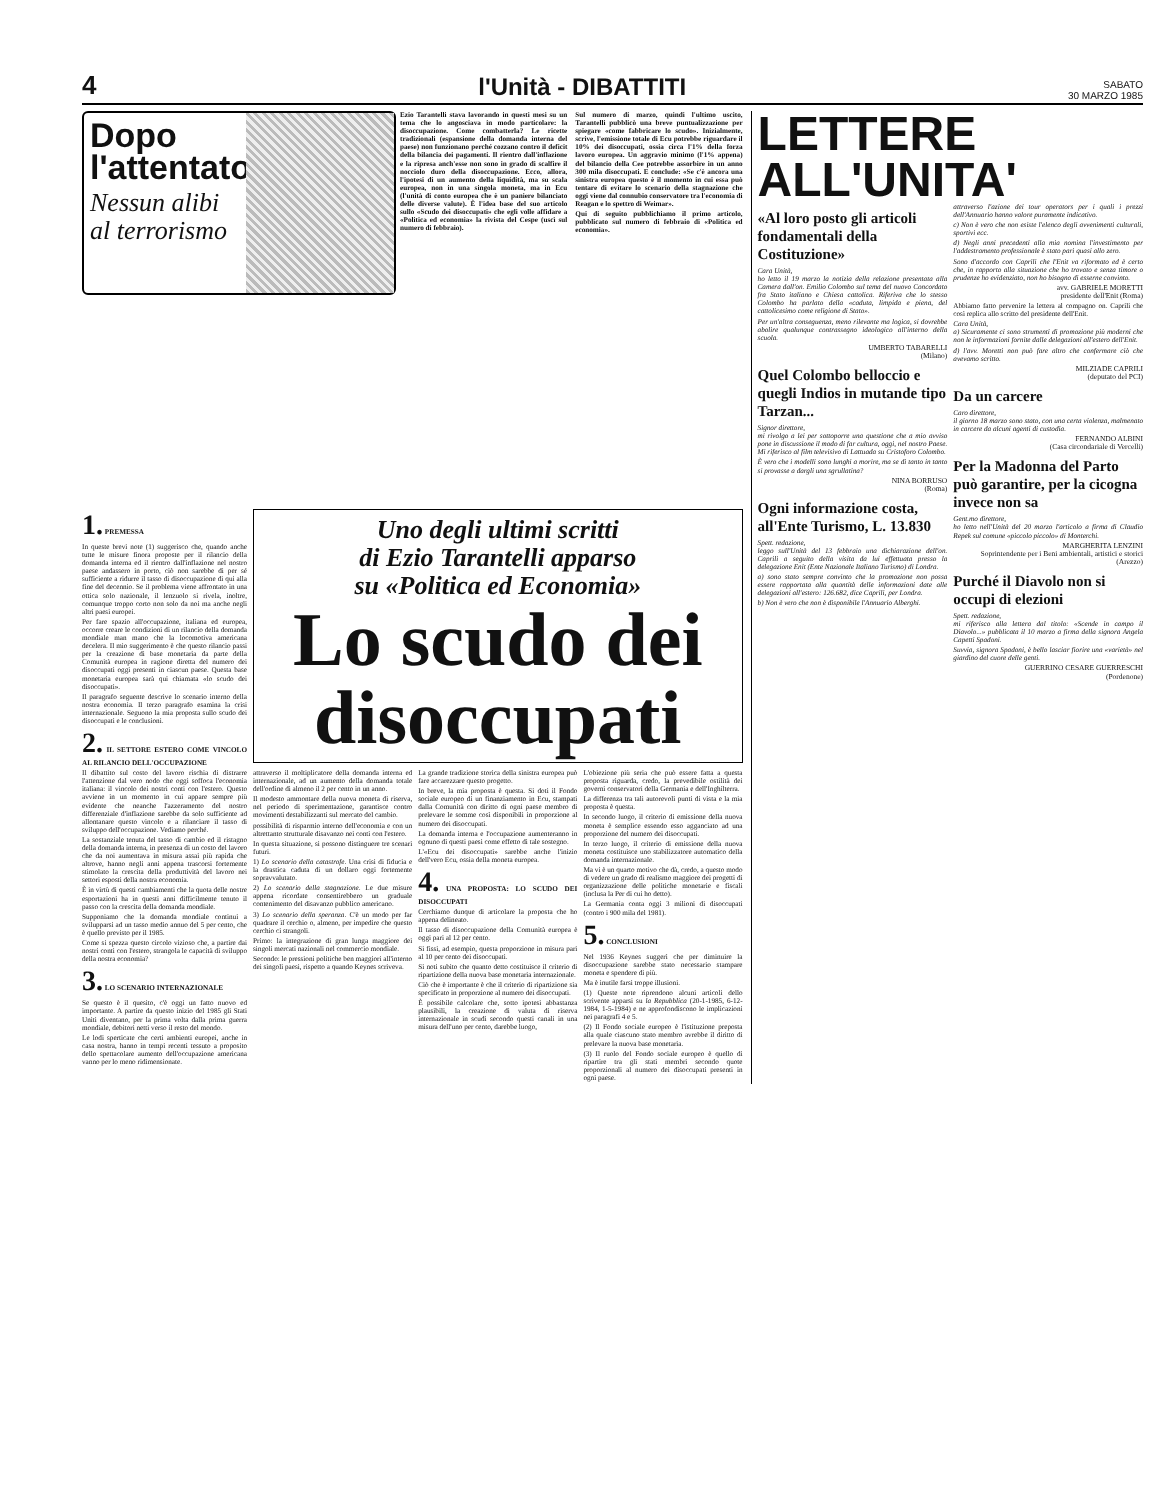4 l'Unità - DIBATTITI SABATO
30 MARZO 1985
Dopo l'attentato
Nessun alibi al terrorismo
Ezio Tarantelli stava lavorando in questi mesi su un tema che lo angosciava in modo particolare: la disoccupazione. Come combatterla? Le ricette tradizionali (espansione della domanda interna del paese) non funzionano perché cozzano contro il deficit della bilancia dei pagamenti. Il rientro dall'inflazione e la ripresa anch'esse non sono in grado di scalfire il nocciolo duro della disoccupazione. Ecco, allora, l'ipotesi di un aumento della liquidità, ma su scala europea, non in una singola moneta, ma in Ecu (l'unità di conto europea che è un paniere bilanciato delle diverse valute). È l'idea base del suo articolo sullo «Scudo dei disoccupati» che egli volle affidare a «Politica ed economia» la rivista del Cespe (uscì sul numero di febbraio).
Sul numero di marzo, quindi l'ultimo uscito, Tarantelli pubblicò una breve puntualizzazione per spiegare «come fabbricare lo scudo». Inizialmente, scrive, l'emissione totale di Ecu potrebbe riguardare il 10% dei disoccupati, ossia circa l'1% della forza lavoro europea. Un aggravio minimo (l'1% appena) del bilancio della Cee potrebbe assorbire in un anno 300 mila disoccupati. E conclude: «Se c'è ancora una sinistra europea questo è il momento in cui essa può tentare di evitare lo scenario della stagnazione che oggi viene dal connubio conservatore tra l'economia di Reagan e lo spettro di Weimar».
Qui di seguito pubblichiamo il primo articolo, pubblicato sul numero di febbraio di «Politica ed economia».
1. PREMESSA
In queste brevi note (1) suggerisco che, quando anche tutte le misure finora proposte per il rilancio della domanda interna ed il rientro dall'inflazione nel nostro paese andassero in porto, ciò non sarebbe di per sé sufficiente a ridurre il tasso di disoccupazione di qui alla fine del decennio. Se il problema viene affrontato in una ottica solo nazionale, il lenzuolo si rivela, inoltre, comunque troppo corto non solo da noi ma anche negli altri paesi europei.
Per fare spazio all'occupazione, italiana ed europea, occorre creare le condizioni di un rilancio della domanda mondiale man mano che la locomotiva americana decelera. Il mio suggerimento è che questo rilancio passi per la creazione di base monetaria da parte della Comunità europea in ragione diretta del numero dei disoccupati oggi presenti in ciascun paese. Questa base monetaria europea sarà qui chiamata «lo scudo dei disoccupati».
Il paragrafo seguente descrive lo scenario interno della nostra economia. Il terzo paragrafo esamina la crisi internazionale. Seguono la mia proposta sullo scudo dei disoccupati e le conclusioni.
2. IL SETTORE ESTERO COME VINCOLO AL RILANCIO DELL'OCCUPAZIONE
Il dibattito sul costo del lavoro rischia di distrarre l'attenzione dal vero nodo che oggi soffoca l'economia italiana: il vincolo dei nostri conti con l'estero. Questo avviene in un momento in cui appare sempre più evidente che neanche l'azzeramento del nostro differenziale d'inflazione sarebbe da solo sufficiente ad allontanare questo vincolo e a rilanciare il tasso di sviluppo dell'occupazione. Vediamo perché.
La sostanziale tenuta del tasso di cambio ed il ristagno della domanda interna, in presenza di un costo del lavoro che da noi aumentava in misura assai più rapida che altrove, hanno negli anni appena trascorsi fortemente stimolato la crescita della produttività del lavoro nei settori esposti della nostra economia.
È in virtù di questi cambiamenti che la quota delle nostre esportazioni ha in questi anni difficilmente tenuto il passo con la crescita della domanda mondiale.
Supponiamo che la domanda mondiale continui a svilupparsi ad un tasso medio annuo del 5 per cento, che è quello previsto per il 1985.
Come si spezza questo circolo vizioso che, a partire dai nostri conti con l'estero, strangola le capacità di sviluppo della nostra economia?
3. LO SCENARIO INTERNAZIONALE
Se questo è il quesito, c'è oggi un fatto nuovo ed importante. A partire da questo inizio del 1985 gli Stati Uniti diventano, per la prima volta dalla prima guerra mondiale, debitori netti verso il resto del mondo.
Le lodi sperticate che certi ambienti europei, anche in casa nostra, hanno in tempi recenti tessuto a proposito dello spettacolare aumento dell'occupazione americana vanno per lo meno ridimensionate.
Uno degli ultimi scritti
di Ezio Tarantelli apparso
su «Politica ed Economia»
Lo scudo dei disoccupati
attraverso il moltiplicatore della domanda interna ed internazionale, ad un aumento della domanda totale dell'ordine di almeno il 2 per cento in un anno.
Il modesto ammontare della nuova moneta di riserva, nel periodo di sperimentazione, garantisce contro movimenti destabilizzanti sul mercato del cambio.
possibilità di risparmio interno dell'economia e con un altrettanto strutturale disavanzo nei conti con l'estero.
In questa situazione, si possono distinguere tre scenari futuri.
1) Lo scenario della catastrofe. Una crisi di fiducia e la drastica caduta di un dollaro oggi fortemente sopravvalutato.
2) Lo scenario della stagnazione. Le due misure appena ricordate consentirebbero un graduale contenimento del disavanzo pubblico americano.
3) Lo scenario della speranza. C'è un modo per far quadrare il cerchio o, almeno, per impedire che questo cerchio ci strangoli.
Primo: la integrazione di gran lunga maggiore dei singoli mercati nazionali nel commercio mondiale.
Secondo: le pressioni politiche ben maggiori all'interno dei singoli paesi, rispetto a quando Keynes scriveva.
La grande tradizione storica della sinistra europea può fare accarezzare questo progetto.
In breve, la mia proposta è questa. Si doti il Fondo sociale europeo di un finanziamento in Ecu, stampati dalla Comunità con diritto di ogni paese membro di prelevare le somme così disponibili in proporzione al numero dei disoccupati.
La domanda interna e l'occupazione aumenteranno in ognuno di questi paesi come effetto di tale sostegno.
L'«Ecu dei disoccupati» sarebbe anche l'inizio dell'vero Ecu, ossia della moneta europea.
4. UNA PROPOSTA: LO SCUDO DEI DISOCCUPATI
Cerchiamo dunque di articolare la proposta che ho appena delineato.
Il tasso di disoccupazione della Comunità europea è oggi pari al 12 per cento.
Si fissi, ad esempio, questa proporzione in misura pari al 10 per cento dei disoccupati.
Si noti subito che quanto detto costituisce il criterio di ripartizione della nuova base monetaria internazionale.
Ciò che è importante è che il criterio di ripartizione sia specificato in proporzione al numero dei disoccupati.
È possibile calcolare che, sotto ipotesi abbastanza plausibili, la creazione di valuta di riserva internazionale in scudi secondo questi canali in una misura dell'uno per cento, darebbe luogo,
L'obiezione più seria che può essere fatta a questa proposta riguarda, credo, la prevedibile ostilità dei governi conservatori della Germania e dell'Inghilterra.
La differenza tra tali autorevoli punti di vista e la mia proposta è questa.
In secondo luogo, il criterio di emissione della nuova moneta è semplice essendo esso agganciato ad una proporzione del numero dei disoccupati.
In terzo luogo, il criterio di emissione della nuova moneta costituisce uno stabilizzatore automatico della domanda internazionale.
Ma vi è un quarto motivo che dà, credo, a questo modo di vedere un grado di realismo maggiore dei progetti di organizzazione delle politiche monetarie e fiscali (inclusa la Per di cui ho detto).
La Germania conta oggi 3 milioni di disoccupati (contro i 900 mila del 1981).
5. CONCLUSIONI
Nel 1936 Keynes suggerì che per diminuire la disoccupazione sarebbe stato necessario stampare moneta e spendere di più.
Ma è inutile farsi troppe illusioni.
(1) Queste note riprendono alcuni articoli dello scrivente apparsi su la Repubblica (20-1-1985, 6-12-1984, 1-5-1984) e ne approfondiscono le implicazioni nei paragrafi 4 e 5.
(2) Il Fondo sociale europeo è l'istituzione preposta alla quale ciascuno stato membro avrebbe il diritto di prelevare la nuova base monetaria.
(3) Il ruolo del Fondo sociale europeo è quello di ripartire tra gli stati membri secondo quote proporzionali al numero dei disoccupati presenti in ogni paese.
LETTERE
ALL'UNITA'
«Al loro posto gli articoli fondamentali della Costituzione»
Cara Unità,
ho letto il 19 marzo la notizia della relazione presentata alla Camera dall'on. Emilio Colombo sul tema del nuovo Concordato fra Stato italiano e Chiesa cattolica. Riferiva che lo stesso Colombo ha parlato della «caduta, limpida e piena, del cattolicesimo come religione di Stato».
Per un'altra conseguenza, meno rilevante ma logica, si dovrebbe abolire qualunque contrassegno ideologico all'interno della scuola.
UMBERTO TABARELLI
(Milano)
Quel Colombo belloccio e quegli Indios in mutande tipo Tarzan...
Signor direttore,
mi rivolgo a lei per sottoporre una questione che a mio avviso pone in discussione il modo di far cultura, oggi, nel nostro Paese. Mi riferisco al film televisivo di Lattuada su Cristoforo Colombo.
È vero che i modelli sono lunghi a morire, ma se di tanto in tanto si provasse a dargli una sgrullatina?
NINA BORRUSO
(Roma)
Ogni informazione costa, all'Ente Turismo, L. 13.830
Spett. redazione,
leggo sull'Unità del 13 febbraio una dichiarazione dell'on. Caprili a seguito della visita da lui effettuata presso la delegazione Enit (Ente Nazionale Italiano Turismo) di Londra.
a) sono stato sempre convinto che la promozione non possa essere rapportata alla quantità delle informazioni date alle delegazioni all'estero: 126.682, dice Caprili, per Londra.
b) Non è vero che non è disponibile l'Annuario Alberghi.
attraverso l'azione dei tour operators per i quali i prezzi dell'Annuario hanno valore puramente indicativo.
c) Non è vero che non esiste l'elenco degli avvenimenti culturali, sportivi ecc.
d) Negli anni precedenti alla mia nomina l'investimento per l'addestramento professionale è stato pari quasi allo zero.
Sono d'accordo con Caprili che l'Enit va riformato ed è certo che, in rapporto alla situazione che ho trovato e senza timore o prudenze ho evidenziato, non ho bisogno di esserne convinto.
avv. GABRIELE MORETTI
presidente dell'Enit (Roma)
Abbiamo fatto pervenire la lettera al compagno on. Caprili che così replica allo scritto del presidente dell'Enit.
Cara Unità,
a) Sicuramente ci sono strumenti di promozione più moderni che non le informazioni fornite dalle delegazioni all'estero dell'Enit.
d) l'avv. Moretti non può fare altro che confermare ciò che avevamo scritto.
MILZIADE CAPRILI
(deputato del PCI)
Da un carcere
Caro direttore,
il giorno 18 marzo sono stato, con una certa violenza, malmenato in carcere da alcuni agenti di custodia.
FERNANDO ALBINI
(Casa circondariale di Vercelli)
Per la Madonna del Parto può garantire, per la cicogna invece non sa
Gent.mo direttore,
ho letto nell'Unità del 20 marzo l'articolo a firma di Claudio Repek sul comune «piccolo piccolo» di Monterchi.
MARGHERITA LENZINI
Soprintendente per i Beni ambientali, artistici e storici (Arezzo)
Purché il Diavolo non si occupi di elezioni
Spett. redazione,
mi riferisco alla lettera dal titolo: «Scende in campo il Diavolo...» pubblicata il 10 marzo a firma della signora Angela Capetti Spadoni.
Suvvia, signora Spadoni, è bello lasciar fiorire una «varietà» nel giardino del cuore delle genti.
GUERRINO CESARE GUERRESCHI
(Pordenone)